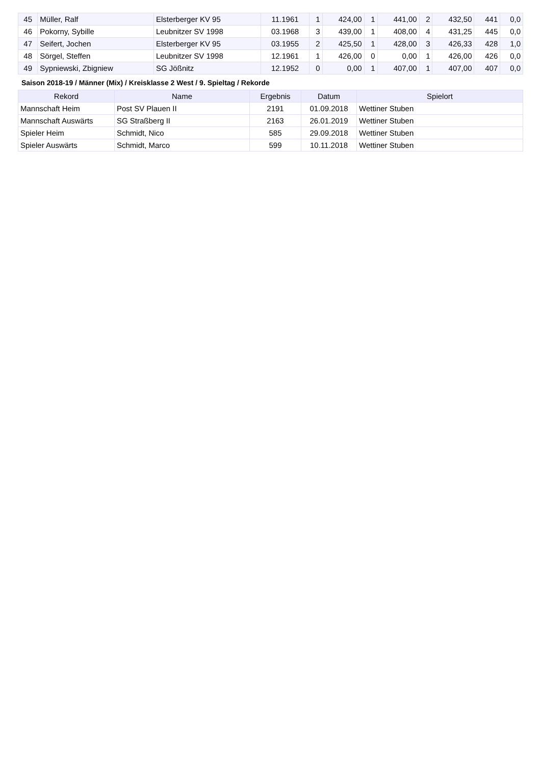| 45 | Müller, Ralf | Elsterberger KV 95 | 11.1961 | 1 | 424,00 | 1 | 441,00 | 2 | 432,50 | 441 | 0,0 |
| 46 | Pokorny, Sybille | Leubnitzer SV 1998 | 03.1968 | 3 | 439,00 | 1 | 408,00 | 4 | 431,25 | 445 | 0,0 |
| 47 | Seifert, Jochen | Elsterberger KV 95 | 03.1955 | 2 | 425,50 | 1 | 428,00 | 3 | 426,33 | 428 | 1,0 |
| 48 | Sörgel, Steffen | Leubnitzer SV 1998 | 12.1961 | 1 | 426,00 | 0 | 0,00 | 1 | 426,00 | 426 | 0,0 |
| 49 | Sypniewski, Zbigniew | SG Jößnitz | 12.1952 | 0 | 0,00 | 1 | 407,00 | 1 | 407,00 | 407 | 0,0 |
Saison 2018-19 / Männer (Mix) / Kreisklasse 2 West / 9. Spieltag / Rekorde
| Rekord | Name | Ergebnis | Datum | Spielort |
| --- | --- | --- | --- | --- |
| Mannschaft Heim | Post SV Plauen II | 2191 | 01.09.2018 | Wettiner Stuben |
| Mannschaft Auswärts | SG Straßberg II | 2163 | 26.01.2019 | Wettiner Stuben |
| Spieler Heim | Schmidt, Nico | 585 | 29.09.2018 | Wettiner Stuben |
| Spieler Auswärts | Schmidt, Marco | 599 | 10.11.2018 | Wettiner Stuben |